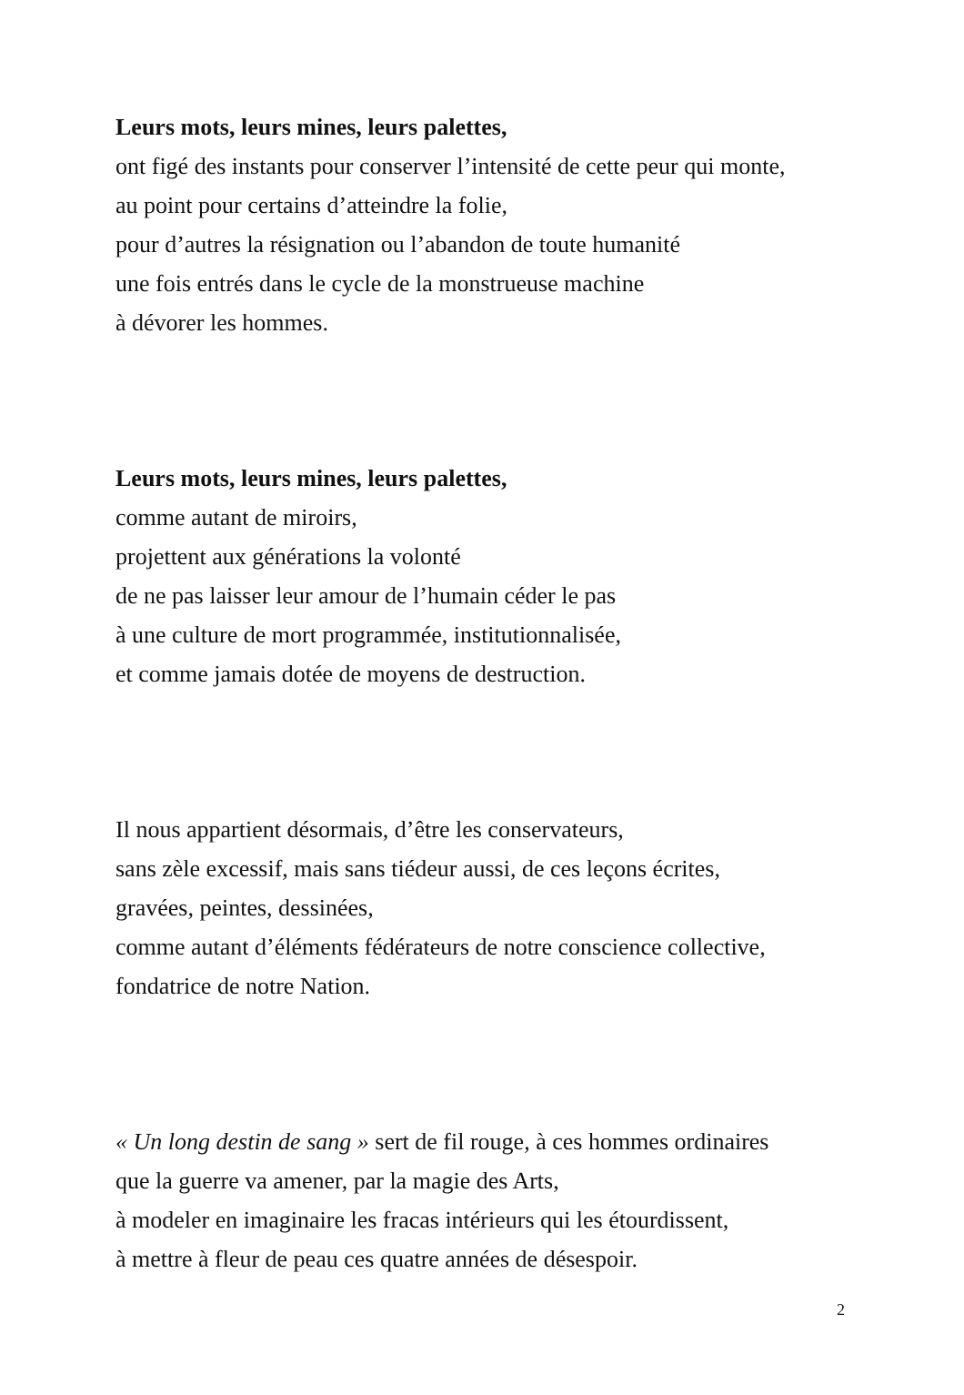Leurs mots, leurs mines, leurs palettes,
ont figé des instants pour conserver l’intensité de cette peur qui monte,
au point pour certains d’atteindre la folie,
pour d’autres la résignation ou l’abandon de toute humanité
une fois entrés dans le cycle de la monstrueuse machine
à dévorer les hommes.
Leurs mots, leurs mines, leurs palettes,
comme autant de miroirs,
projettent aux générations la volonté
de ne pas laisser leur amour de l’humain céder le pas
à une culture de mort programmée, institutionnalisée,
et comme jamais dotée de moyens de destruction.
Il nous appartient désormais, d’être les conservateurs,
sans zèle excessif, mais sans tiédeur aussi, de ces leçons écrites,
gravées, peintes, dessinées,
comme autant d’éléments fédérateurs de notre conscience collective,
fondatrice de notre Nation.
« Un long destin de sang » sert de fil rouge, à ces hommes ordinaires
que la guerre va amener, par la magie des Arts,
à modeler en imaginaire les fracas intérieurs qui les étourdissent,
à mettre à fleur de peau ces quatre années de désespoir.
2